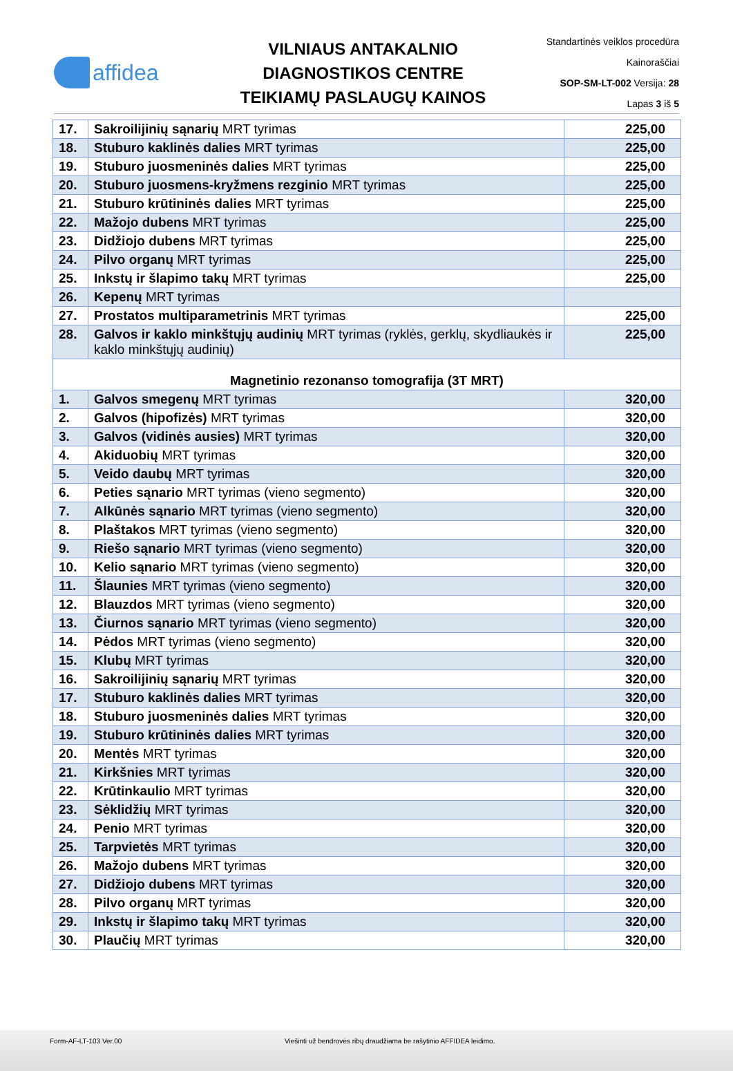affidea
VILNIAUS ANTAKALNIO
DIAGNOSTIKOS CENTRE
TEIKIAMŲ PASLAUGŲ KAINOS
Standartinės veiklos procedūra
Kainoraščiai
SOP-SM-LT-002 Versija: 28
Lapas 3 iš 5
| 17. | Sakroilijinių sąnarių MRT tyrimas | 225,00 |
| 18. | Stuburo kaklinės dalies MRT tyrimas | 225,00 |
| 19. | Stuburo juosmeninės dalies MRT tyrimas | 225,00 |
| 20. | Stuburo juosmens-kryžmens rezginio MRT tyrimas | 225,00 |
| 21. | Stuburo krūtininės dalies MRT tyrimas | 225,00 |
| 22. | Mažojo dubens MRT tyrimas | 225,00 |
| 23. | Didžiojo dubens MRT tyrimas | 225,00 |
| 24. | Pilvo organų MRT tyrimas | 225,00 |
| 25. | Inkstų ir šlapimo takų MRT tyrimas | 225,00 |
| 26. | Kepenų MRT tyrimas | |
| 27. | Prostatos multiparametrinis MRT tyrimas | 225,00 |
| 28. | Galvos ir kaklo minkštųjų audinių MRT tyrimas (ryklės, gerklų, skydliaukės ir kaklo minkštųjų audinių) | 225,00 |
| Magnetinio rezonanso tomografija (3T MRT) | | |
| 1. | Galvos smegenų MRT tyrimas | 320,00 |
| 2. | Galvos (hipofizės) MRT tyrimas | 320,00 |
| 3. | Galvos (vidinės ausies) MRT tyrimas | 320,00 |
| 4. | Akiduobių MRT tyrimas | 320,00 |
| 5. | Veido daubų MRT tyrimas | 320,00 |
| 6. | Peties sąnario MRT tyrimas (vieno segmento) | 320,00 |
| 7. | Alkūnės sąnario MRT tyrimas (vieno segmento) | 320,00 |
| 8. | Plaštakos MRT tyrimas (vieno segmento) | 320,00 |
| 9. | Riešo sąnario MRT tyrimas (vieno segmento) | 320,00 |
| 10. | Kelio sąnario MRT tyrimas (vieno segmento) | 320,00 |
| 11. | Šlaunies MRT tyrimas (vieno segmento) | 320,00 |
| 12. | Blauzdos MRT tyrimas (vieno segmento) | 320,00 |
| 13. | Čiurnos sąnario MRT tyrimas (vieno segmento) | 320,00 |
| 14. | Pėdos MRT tyrimas (vieno segmento) | 320,00 |
| 15. | Klubų MRT tyrimas | 320,00 |
| 16. | Sakroilijinių sąnarių MRT tyrimas | 320,00 |
| 17. | Stuburo kaklinės dalies MRT tyrimas | 320,00 |
| 18. | Stuburo juosmeninės dalies MRT tyrimas | 320,00 |
| 19. | Stuburo krūtininės dalies MRT tyrimas | 320,00 |
| 20. | Mentės MRT tyrimas | 320,00 |
| 21. | Kirkšnies MRT tyrimas | 320,00 |
| 22. | Krūtinkaulio MRT tyrimas | 320,00 |
| 23. | Sėklidžių MRT tyrimas | 320,00 |
| 24. | Penio MRT tyrimas | 320,00 |
| 25. | Tarpvietės MRT tyrimas | 320,00 |
| 26. | Mažojo dubens MRT tyrimas | 320,00 |
| 27. | Didžiojo dubens MRT tyrimas | 320,00 |
| 28. | Pilvo organų MRT tyrimas | 320,00 |
| 29. | Inkstų ir šlapimo takų MRT tyrimas | 320,00 |
| 30. | Plaučių MRT tyrimas | 320,00 |
Form-AF-LT-103 Ver.00 Viešinti už bendrovės ribų draudžiama be rašytinio AFFIDEA leidimo.